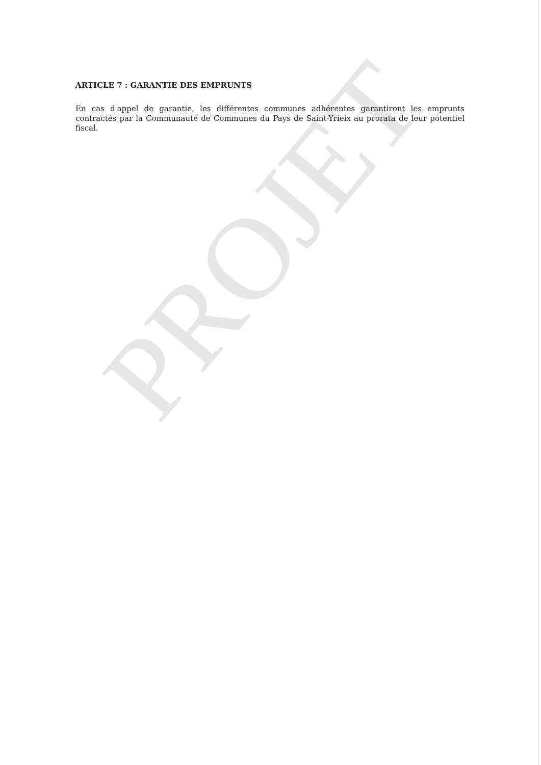PROJET
ARTICLE 7 : GARANTIE DES EMPRUNTS
En cas d'appel de garantie, les différentes communes adhérentes garantiront les emprunts contractés par la Communauté de Communes du Pays de Saint-Yrieix au prorata de leur potentiel fiscal.